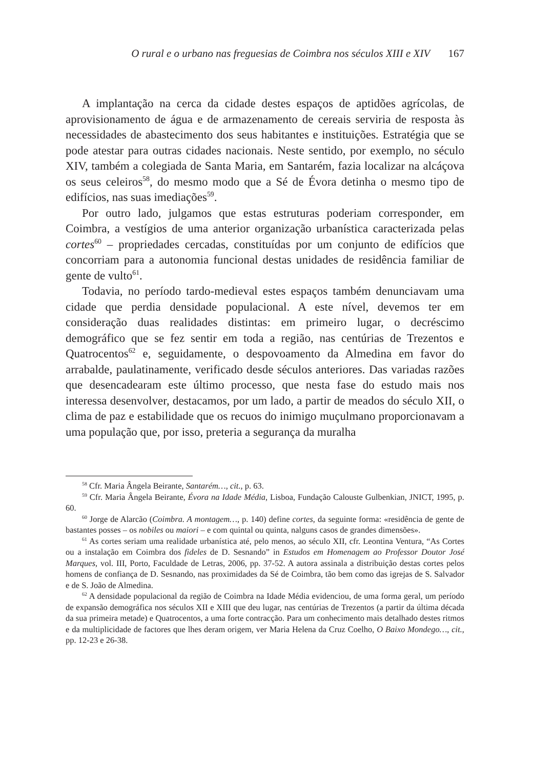O rural e o urbano nas freguesias de Coimbra nos séculos XIII e XIV 167
A implantação na cerca da cidade destes espaços de aptidões agrícolas, de aprovisionamento de água e de armazenamento de cereais serviria de resposta às necessidades de abastecimento dos seus habitantes e instituições. Estratégia que se pode atestar para outras cidades nacionais. Neste sentido, por exemplo, no século XIV, também a colegiada de Santa Maria, em Santarém, fazia localizar na alcáçova os seus celeiros<sup>58</sup>, do mesmo modo que a Sé de Évora detinha o mesmo tipo de edifícios, nas suas imediações<sup>59</sup>.
Por outro lado, julgamos que estas estruturas poderiam corresponder, em Coimbra, a vestígios de uma anterior organização urbanística caracterizada pelas cortes<sup>60</sup> – propriedades cercadas, constituídas por um conjunto de edifícios que concorriam para a autonomia funcional destas unidades de residência familiar de gente de vulto<sup>61</sup>.
Todavia, no período tardo-medieval estes espaços também denunciavam uma cidade que perdia densidade populacional. A este nível, devemos ter em consideração duas realidades distintas: em primeiro lugar, o decréscimo demográfico que se fez sentir em toda a região, nas centúrias de Trezentos e Quatrocentos<sup>62</sup> e, seguidamente, o despovoamento da Almedina em favor do arrabalde, paulatinamente, verificado desde séculos anteriores. Das variadas razões que desencadearam este último processo, que nesta fase do estudo mais nos interessa desenvolver, destacamos, por um lado, a partir de meados do século XII, o clima de paz e estabilidade que os recuos do inimigo muçulmano proporcionavam a uma população que, por isso, preteria a segurança da muralha
<sup>58</sup> Cfr. Maria Ângela Beirante, Santarém…, cit., p. 63.
<sup>59</sup> Cfr. Maria Ângela Beirante, Évora na Idade Média, Lisboa, Fundação Calouste Gulbenkian, JNICT, 1995, p. 60.
<sup>60</sup> Jorge de Alarcão (Coimbra. A montagem…, p. 140) define cortes, da seguinte forma: «residência de gente de bastantes posses – os nobiles ou maiori – e com quintal ou quinta, nalguns casos de grandes dimensões».
<sup>61</sup> As cortes seriam uma realidade urbanística até, pelo menos, ao século XII, cfr. Leontina Ventura, “As Cortes ou a instalação em Coimbra dos fideles de D. Sesnando” in Estudos em Homenagem ao Professor Doutor José Marques, vol. III, Porto, Faculdade de Letras, 2006, pp. 37-52. A autora assinala a distribuição destas cortes pelos homens de confiança de D. Sesnando, nas proximidades da Sé de Coimbra, tão bem como das igrejas de S. Salvador e de S. João de Almedina.
<sup>62</sup> A densidade populacional da região de Coimbra na Idade Média evidenciou, de uma forma geral, um período de expansão demográfica nos séculos XII e XIII que deu lugar, nas centúrias de Trezentos (a partir da última década da sua primeira metade) e Quatrocentos, a uma forte contracção. Para um conhecimento mais detalhado destes ritmos e da multiplicidade de factores que lhes deram origem, ver Maria Helena da Cruz Coelho, O Baixo Mondego…, cit., pp. 12-23 e 26-38.